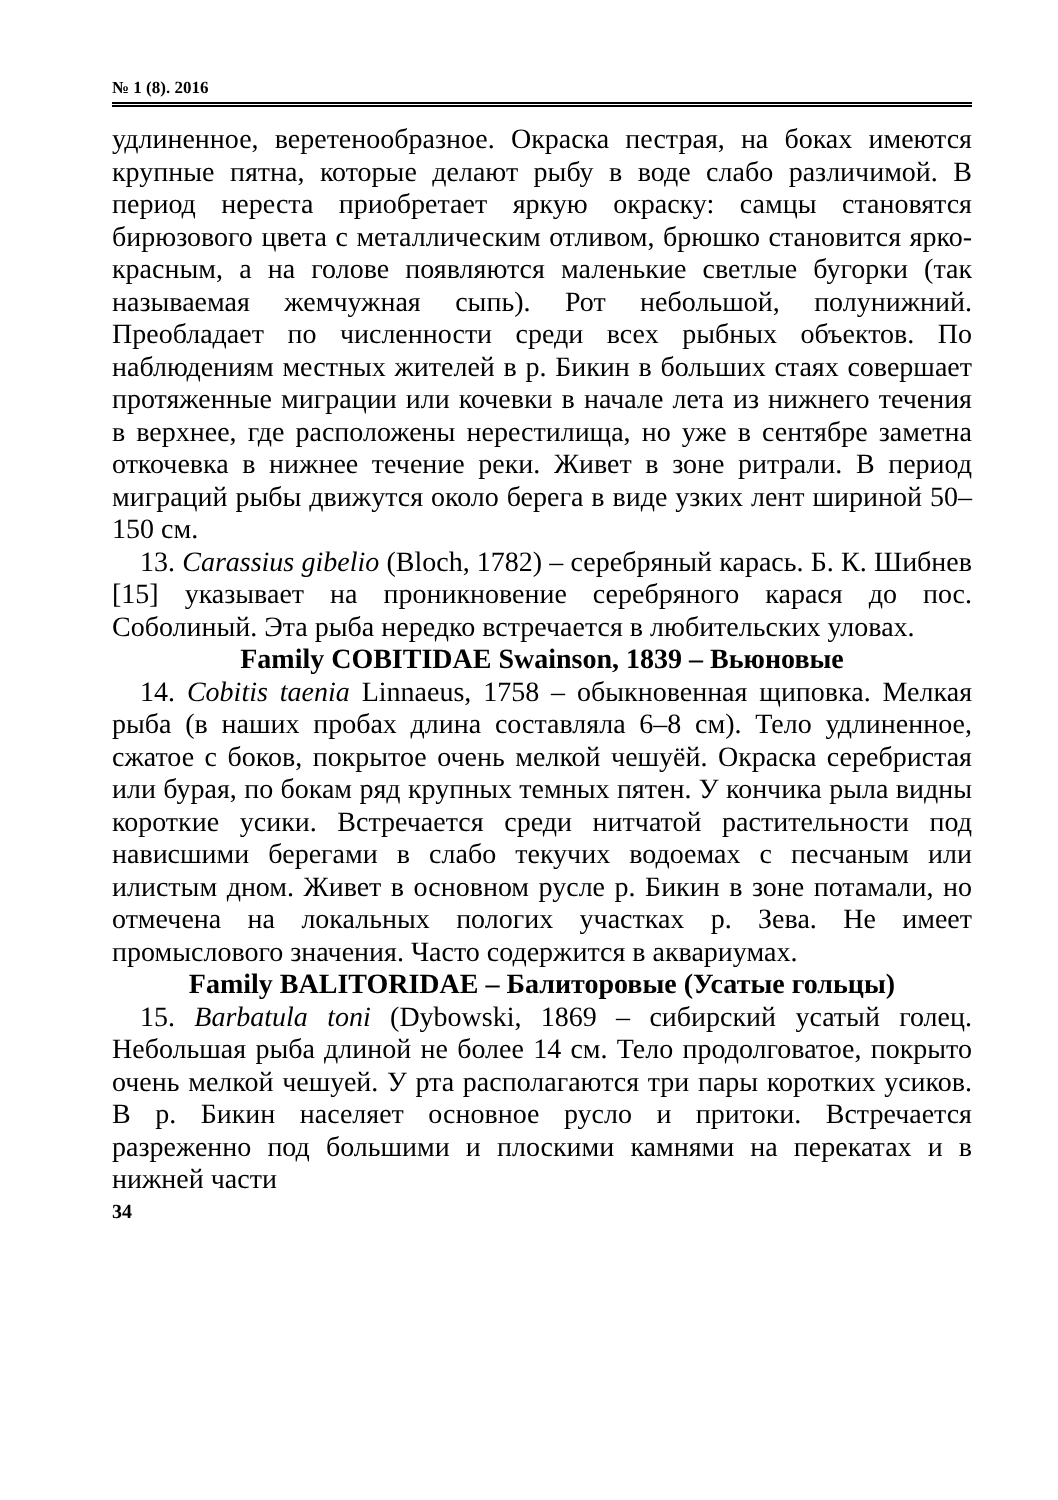№ 1 (8). 2016
удлиненное, веретенообразное. Окраска пестрая, на боках имеются крупные пятна, которые делают рыбу в воде слабо различимой. В период нереста приобретает яркую окраску: самцы становятся бирюзового цвета с металлическим отливом, брюшко становится ярко-красным, а на голове появляются маленькие светлые бугорки (так называемая жемчужная сыпь). Рот небольшой, полунижний. Преобладает по численности среди всех рыбных объектов. По наблюдениям местных жителей в р. Бикин в больших стаях совершает протяженные миграции или кочевки в начале лета из нижнего течения в верхнее, где расположены нерестилища, но уже в сентябре заметна откочевка в нижнее течение реки. Живет в зоне ритрали. В период миграций рыбы движутся около берега в виде узких лент шириной 50–150 см.
13. Carassius gibelio (Bloch, 1782) – серебряный карась. Б. К. Шибнев [15] указывает на проникновение серебряного карася до пос. Соболиный. Эта рыба нередко встречается в любительских уловах.
Family COBITIDAE Swainson, 1839 – Вьюновые
14. Cobitis taenia Linnaeus, 1758 – обыкновенная щиповка. Мелкая рыба (в наших пробах длина составляла 6–8 см). Тело удлиненное, сжатое с боков, покрытое очень мелкой чешуёй. Окраска серебристая или бурая, по бокам ряд крупных темных пятен. У кончика рыла видны короткие усики. Встречается среди нитчатой растительности под нависшими берегами в слабо текучих водоемах с песчаным или илистым дном. Живет в основном русле р. Бикин в зоне потамали, но отмечена на локальных пологих участках р. Зева. Не имеет промыслового значения. Часто содержится в аквариумах.
Family BALITORIDAE – Балиторовые (Усатые гольцы)
15. Barbatula toni (Dybowski, 1869 – сибирский усатый голец. Небольшая рыба длиной не более 14 см. Тело продолговатое, покрыто очень мелкой чешуей. У рта располагаются три пары коротких усиков. В р. Бикин населяет основное русло и притоки. Встречается разреженно под большими и плоскими камнями на перекатах и в нижней части
34